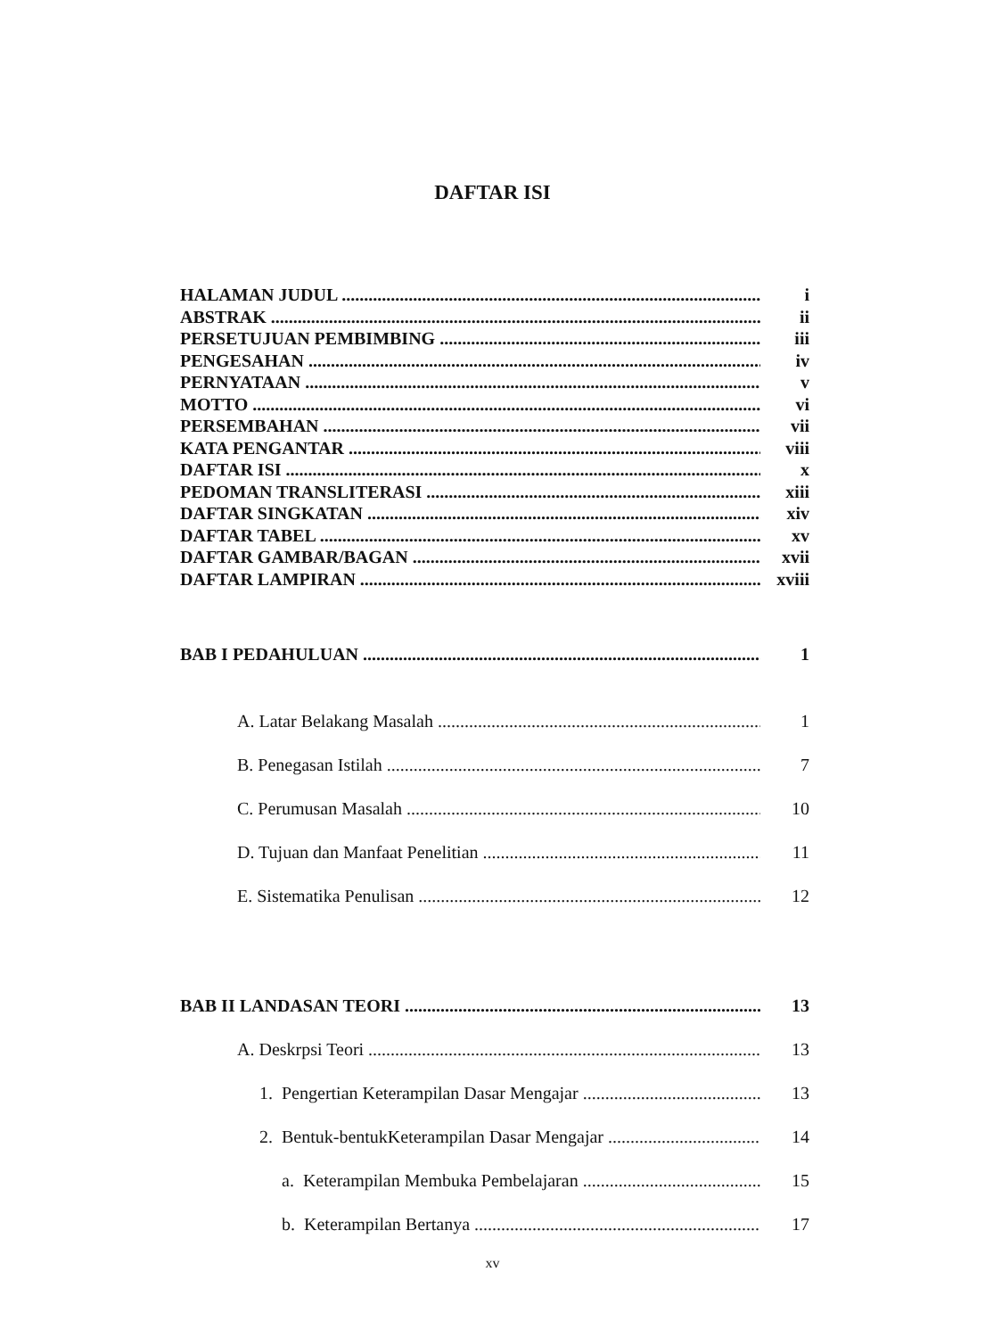DAFTAR ISI
HALAMAN JUDUL i
ABSTRAK ii
PERSETUJUAN PEMBIMBING iii
PENGESAHAN iv
PERNYATAAN v
MOTTO vi
PERSEMBAHAN vii
KATA PENGANTAR viii
DAFTAR ISI x
PEDOMAN TRANSLITERASI xiii
DAFTAR SINGKATAN xiv
DAFTAR TABEL xv
DAFTAR GAMBAR/BAGAN xvii
DAFTAR LAMPIRAN xviii
BAB I PEDAHULUAN 1
A. Latar Belakang Masalah 1
B. Penegasan Istilah 7
C. Perumusan Masalah 10
D. Tujuan dan Manfaat Penelitian 11
E. Sistematika Penulisan 12
BAB II LANDASAN TEORI 13
A. Deskrpsi Teori 13
1. Pengertian Keterampilan Dasar Mengajar 13
2. Bentuk-bentukKeterampilan Dasar Mengajar 14
a. Keterampilan Membuka Pembelajaran 15
b. Keterampilan Bertanya 17
xv